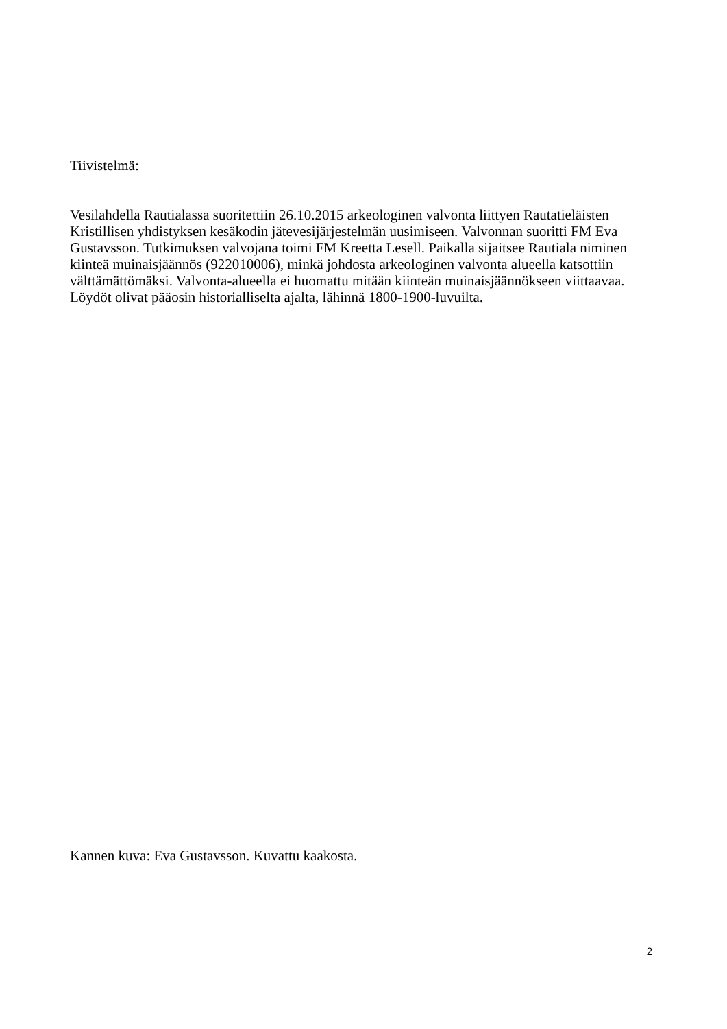Tiivistelmä:
Vesilahdella Rautialassa suoritettiin 26.10.2015 arkeologinen valvonta liittyen Rautatieläisten Kristillisen yhdistyksen kesäkodin jätevesijärjestelmän uusimiseen. Valvonnan suoritti FM Eva Gustavsson. Tutkimuksen valvojana toimi FM Kreetta Lesell. Paikalla sijaitsee Rautiala niminen kiinteä muinaisjäännös (922010006), minkä johdosta arkeologinen valvonta alueella katsottiin välttämättömäksi. Valvonta-alueella ei huomattu mitään kiinteän muinaisjäännökseen viittaavaa. Löydöt olivat pääosin historialliselta ajalta, lähinnä 1800-1900-luvuilta.
Kannen kuva: Eva Gustavsson. Kuvattu kaakosta.
2